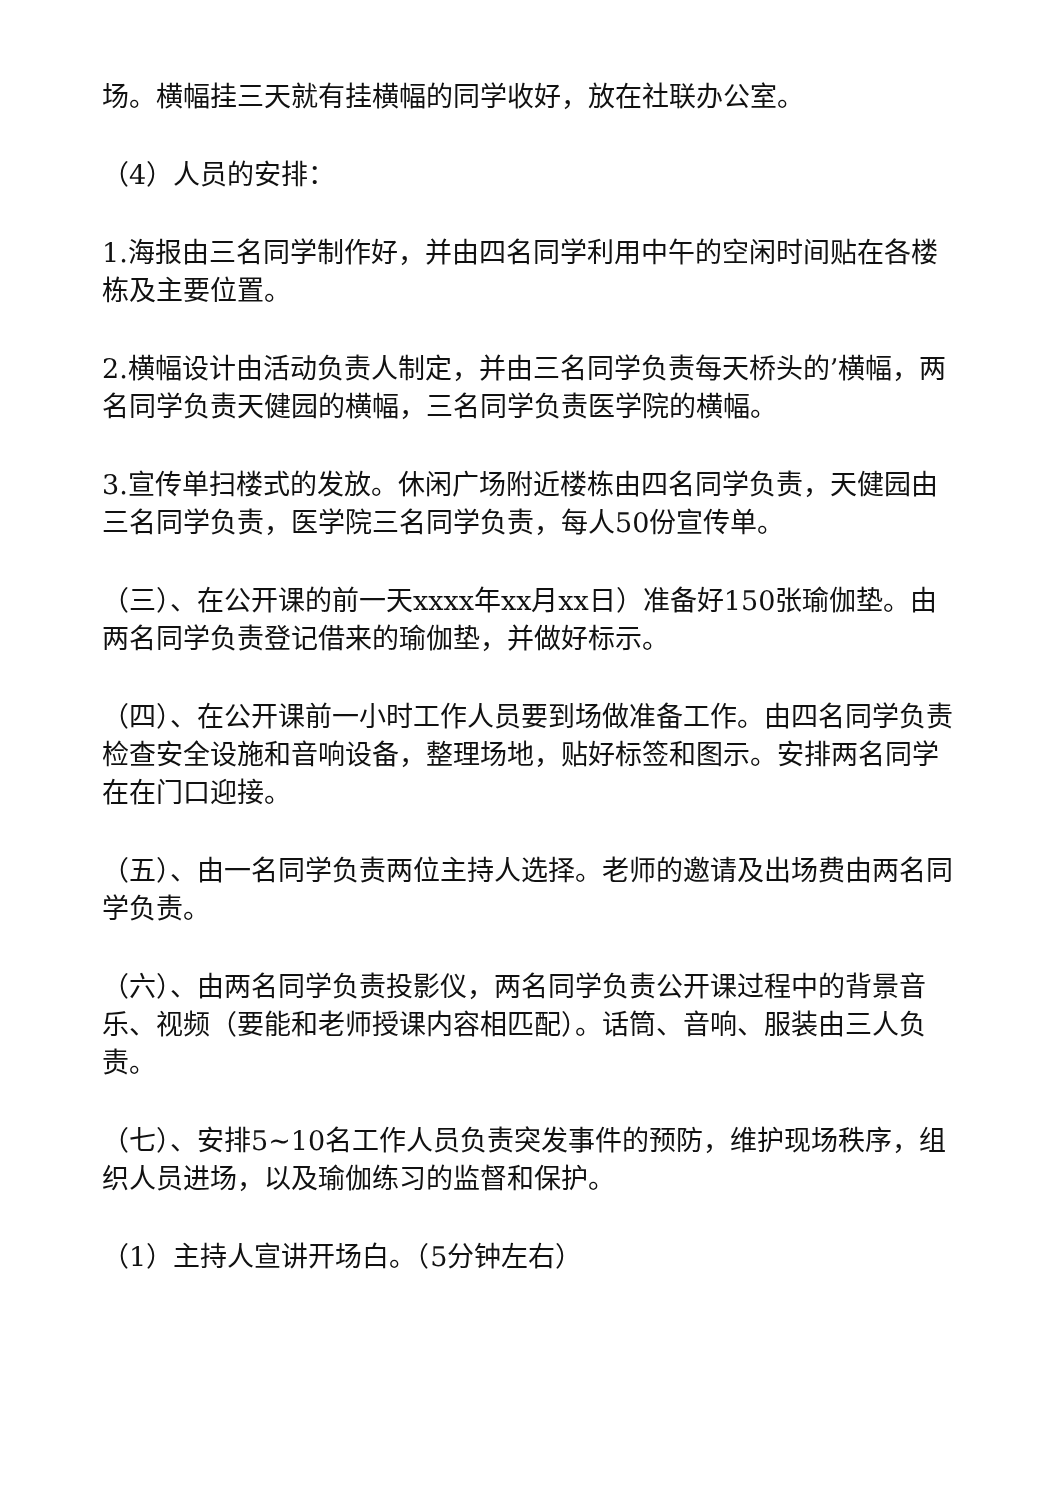场。横幅挂三天就有挂横幅的同学收好，放在社联办公室。
（4）人员的安排：
1.海报由三名同学制作好，并由四名同学利用中午的空闲时间贴在各楼栋及主要位置。
2.横幅设计由活动负责人制定，并由三名同学负责每天桥头的’横幅，两名同学负责天健园的横幅，三名同学负责医学院的横幅。
3.宣传单扫楼式的发放。休闲广场附近楼栋由四名同学负责，天健园由三名同学负责，医学院三名同学负责，每人50份宣传单。
（三）、在公开课的前一天xxxx年xx月xx日）准备好150张瑜伽垫。由两名同学负责登记借来的瑜伽垫，并做好标示。
（四）、在公开课前一小时工作人员要到场做准备工作。由四名同学负责检查安全设施和音响设备，整理场地，贴好标签和图示。安排两名同学在在门口迎接。
（五）、由一名同学负责两位主持人选择。老师的邀请及出场费由两名同学负责。
（六）、由两名同学负责投影仪，两名同学负责公开课过程中的背景音乐、视频（要能和老师授课内容相匹配）。话筒、音响、服装由三人负责。
（七）、安排5~10名工作人员负责突发事件的预防，维护现场秩序，组织人员进场，以及瑜伽练习的监督和保护。
（1）主持人宣讲开场白。（5分钟左右）